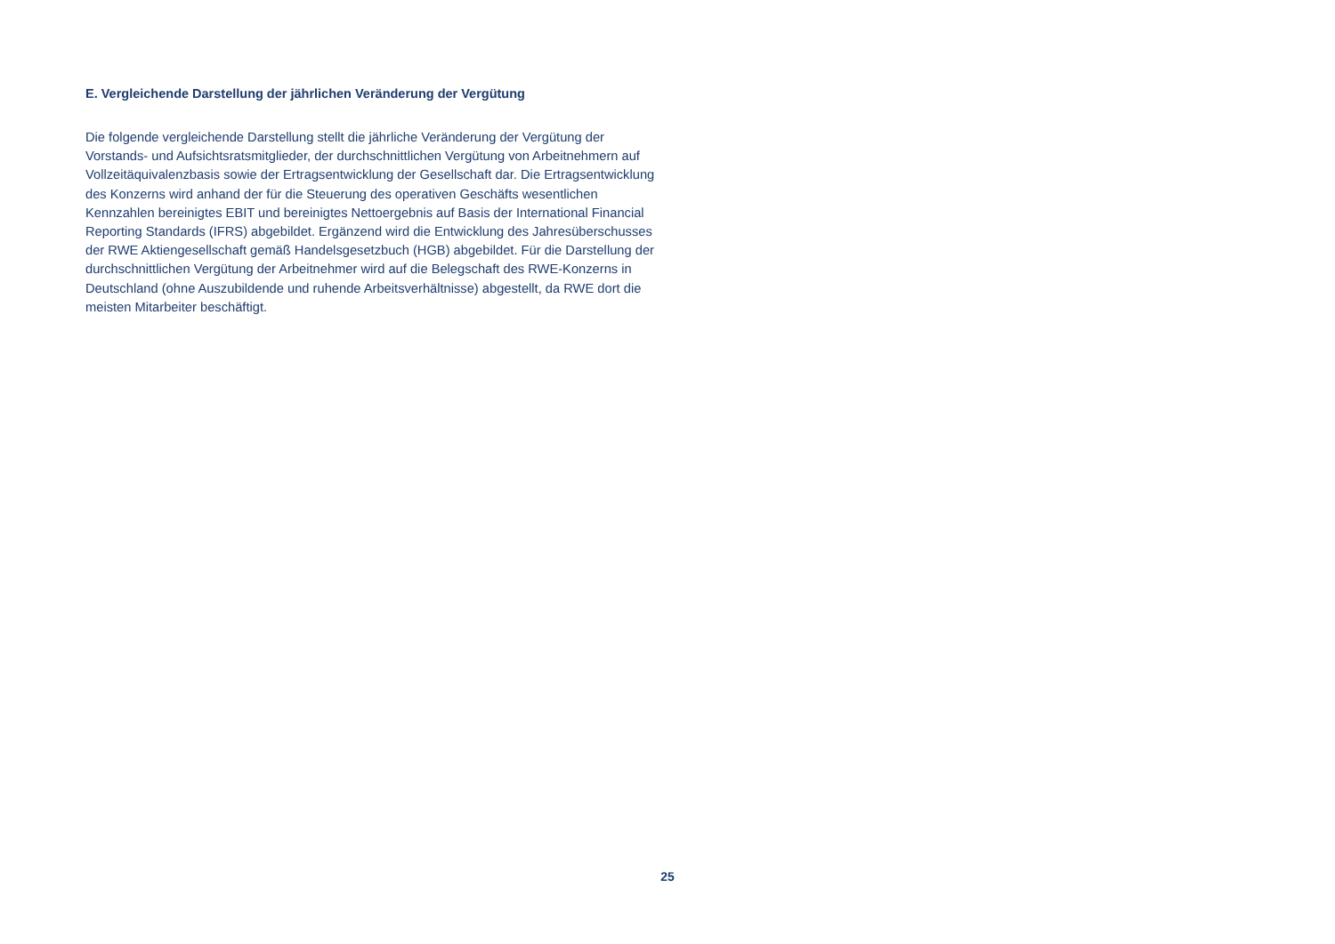E. Vergleichende Darstellung der jährlichen Veränderung der Vergütung
Die folgende vergleichende Darstellung stellt die jährliche Veränderung der Vergütung der Vorstands- und Aufsichtsratsmitglieder, der durchschnittlichen Vergütung von Arbeit­nehmern auf Vollzeitäquivalenzbasis sowie der Ertragsentwicklung der Gesellschaft dar. Die Ertragsentwicklung des Konzerns wird anhand der für die Steuerung des operativen Geschäfts wesentlichen Kennzahlen bereinigtes EBIT und bereinigtes Nettoergebnis auf Basis der International Financial Reporting Standards (IFRS) abgebildet. Ergänzend wird die Entwicklung des Jahresüberschusses der RWE Aktiengesellschaft gemäß Handelsgesetz­buch (HGB) abgebildet. Für die Darstellung der durchschnittlichen Vergütung der Arbeitneh­mer wird auf die Belegschaft des RWE-Konzerns in Deutschland (ohne Auszubildende und ruhende Arbeitsverhältnisse) abgestellt, da RWE dort die meisten Mitarbeiter beschäftigt.
25